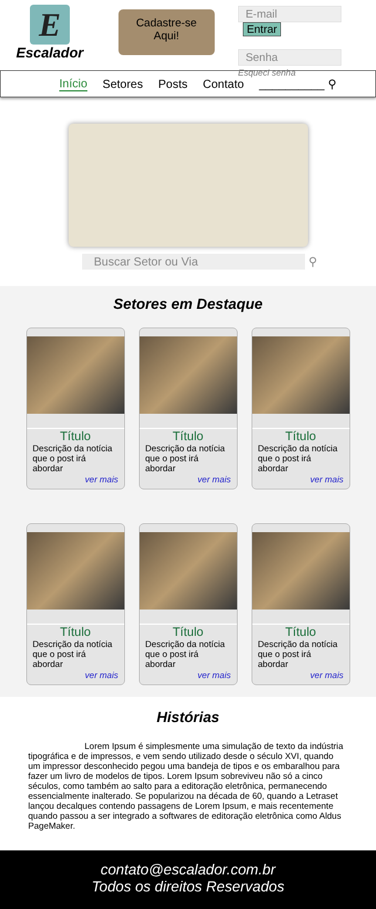E
Escalador
Cadastre-se
Aqui!
E-mail Entrar
Senha
Esqueci senha
Início Setores Posts Contato __________ ⚲
Buscar Setor ou Via ⚲
Setores em Destaque
Título
Descrição da notícia que o post irá abordar
ver mais
Título
Descrição da notícia que o post irá abordar
ver mais
Título
Descrição da notícia que o post irá abordar
ver mais
Título
Descrição da notícia que o post irá abordar
ver mais
Título
Descrição da notícia que o post irá abordar
ver mais
Título
Descrição da notícia que o post irá abordar
ver mais
Histórias
Lorem Ipsum é simplesmente uma simulação de texto da indústria tipográfica e de impressos, e vem sendo utilizado desde o século XVI, quando um impressor desconhecido pegou uma bandeja de tipos e os embaralhou para fazer um livro de modelos de tipos. Lorem Ipsum sobreviveu não só a cinco séculos, como também ao salto para a editoração eletrônica, permanecendo essencialmente inalterado. Se popularizou na década de 60, quando a Letraset lançou decalques contendo passagens de Lorem Ipsum, e mais recentemente quando passou a ser integrado a softwares de editoração eletrônica como Aldus PageMaker.
contato@escalador.com.br
Todos os direitos Reservados